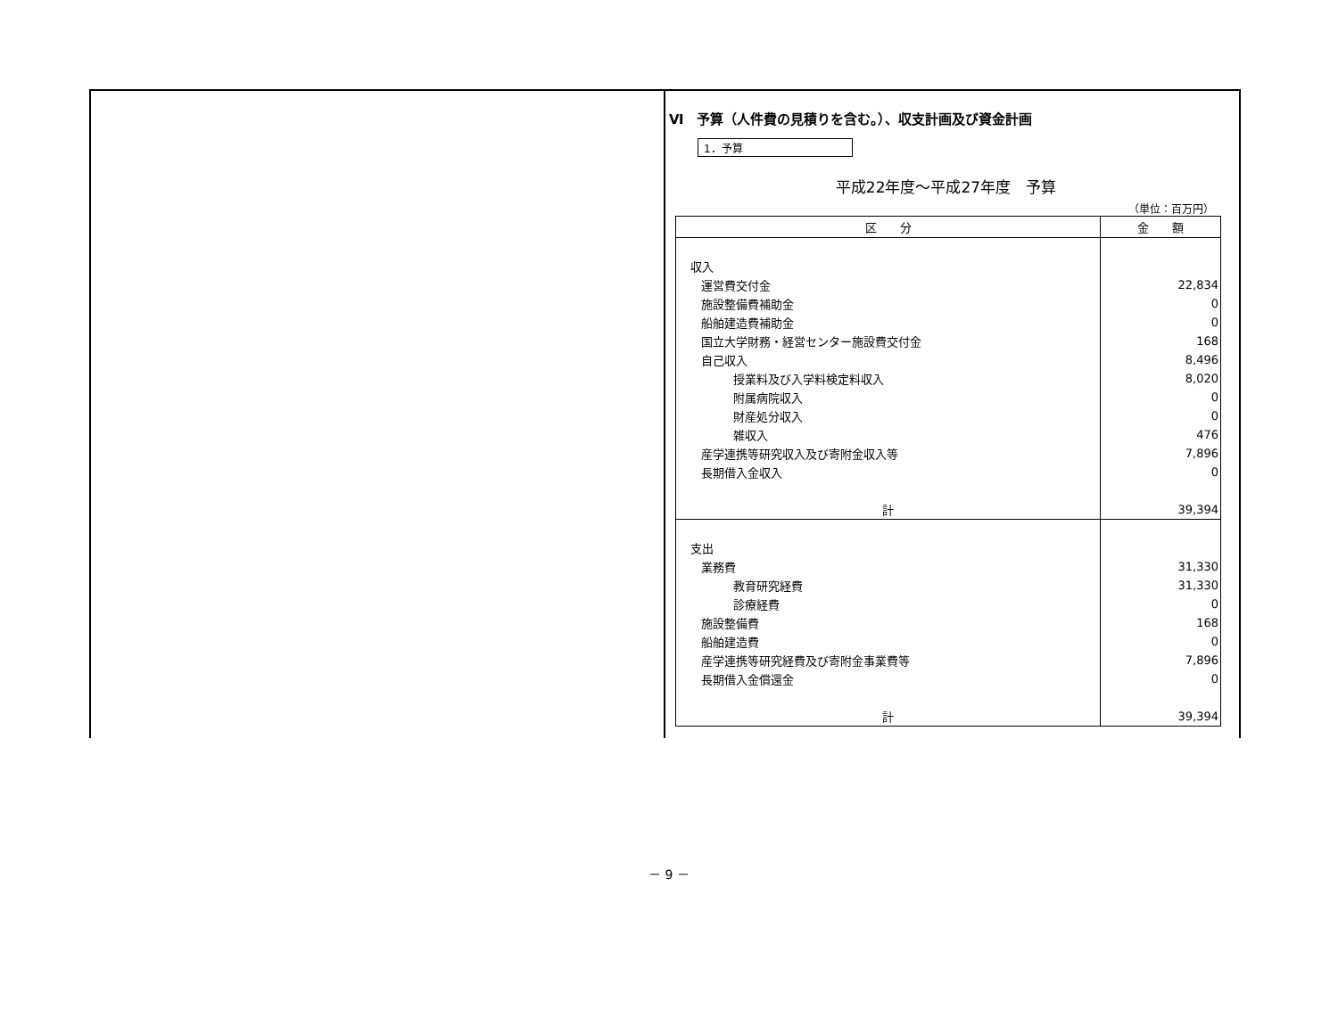Ⅵ　予算（人件費の見積りを含む。）、収支計画及び資金計画
1．予算
平成22年度～平成27年度　予算
（単位：百万円）
| 区 分 | 金 額 |
| --- | --- |
| 収入 | |
| 運営費交付金 | 22,834 |
| 施設整備費補助金 | 0 |
| 船舶建造費補助金 | 0 |
| 国立大学財務・経営センター施設費交付金 | 168 |
| 自己収入 | 8,496 |
| 授業料及び入学料検定料収入 | 8,020 |
| 附属病院収入 | 0 |
| 財産処分収入 | 0 |
| 雑収入 | 476 |
| 産学連携等研究収入及び寄附金収入等 | 7,896 |
| 長期借入金収入 | 0 |
| 計 | 39,394 |
| 支出 | |
| 業務費 | 31,330 |
| 教育研究経費 | 31,330 |
| 診療経費 | 0 |
| 施設整備費 | 168 |
| 船舶建造費 | 0 |
| 産学連携等研究経費及び寄附金事業費等 | 7,896 |
| 長期借入金償還金 | 0 |
| 計 | 39,394 |
－ 9 －